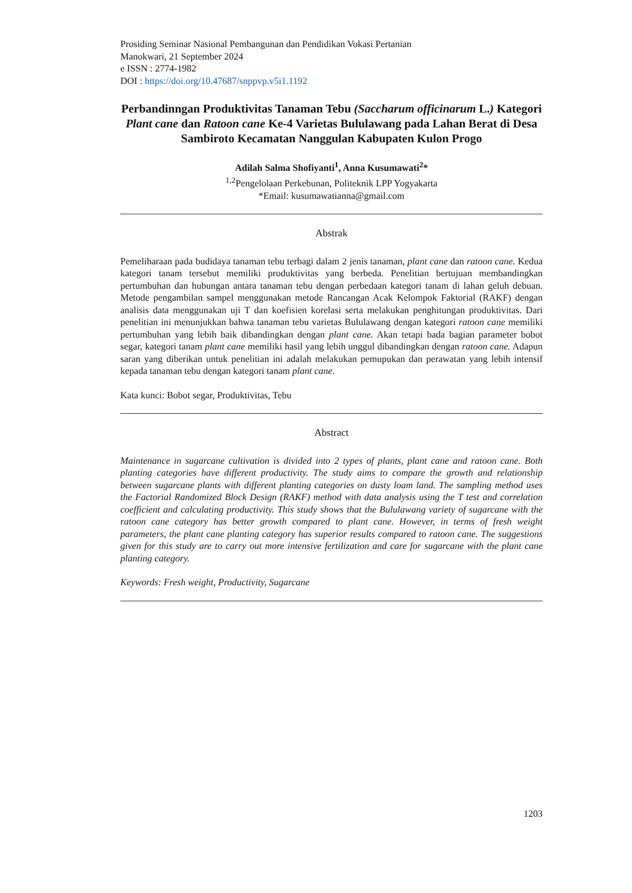Prosiding Seminar Nasional Pembangunan dan Pendidikan Vokasi Pertanian
Manokwari, 21 September 2024
e ISSN : 2774-1982
DOI : https://doi.org/10.47687/snppvp.v5i1.1192
Perbandinngan Produktivitas Tanaman Tebu (Saccharum officinarum L.) Kategori Plant cane dan Ratoon cane Ke-4 Varietas Bululawang pada Lahan Berat di Desa Sambiroto Kecamatan Nanggulan Kabupaten Kulon Progo
Adilah Salma Shofiyanti<sup>1</sup>, Anna Kusumawati<sup>2</sup>*
<sup>1,2</sup>Pengelolaan Perkebunan, Politeknik LPP Yogyakarta
*Email: kusumawatianna@gmail.com
Abstrak
Pemeliharaan pada budidaya tanaman tebu terbagi dalam 2 jenis tanaman, plant cane dan ratoon cane. Kedua kategori tanam tersebut memiliki produktivitas yang berbeda. Penelitian bertujuan membandingkan pertumbuhan dan hubungan antara tanaman tebu dengan perbedaan kategori tanam di lahan geluh debuan. Metode pengambilan sampel menggunakan metode Rancangan Acak Kelompok Faktorial (RAKF) dengan analisis data menggunakan uji T dan koefisien korelasi serta melakukan penghitungan produktivitas. Dari penelitian ini menunjukkan bahwa tanaman tebu varietas Bululawang dengan kategori ratoon cane memiliki pertumbuhan yang lebih baik dibandingkan dengan plant cane. Akan tetapi bada bagian parameter bobot segar, kategori tanam plant cane memiliki hasil yang lebih unggul dibandingkan dengan ratoon cane. Adapun saran yang diberikan untuk penelitian ini adalah melakukan pemupukan dan perawatan yang lebih intensif kepada tanaman tebu dengan kategori tanam plant cane.
Kata kunci: Bobot segar, Produktivitas, Tebu
Abstract
Maintenance in sugarcane cultivation is divided into 2 types of plants, plant cane and ratoon cane. Both planting categories have different productivity. The study aims to compare the growth and relationship between sugarcane plants with different planting categories on dusty loam land. The sampling method uses the Factorial Randomized Block Design (RAKF) method with data analysis using the T test and correlation coefficient and calculating productivity. This study shows that the Bululawang variety of sugarcane with the ratoon cane category has better growth compared to plant cane. However, in terms of fresh weight parameters, the plant cane planting category has superior results compared to ratoon cane. The suggestions given for this study are to carry out more intensive fertilization and care for sugarcane with the plant cane planting category.
Keywords: Fresh weight, Productivity, Sugarcane
1203